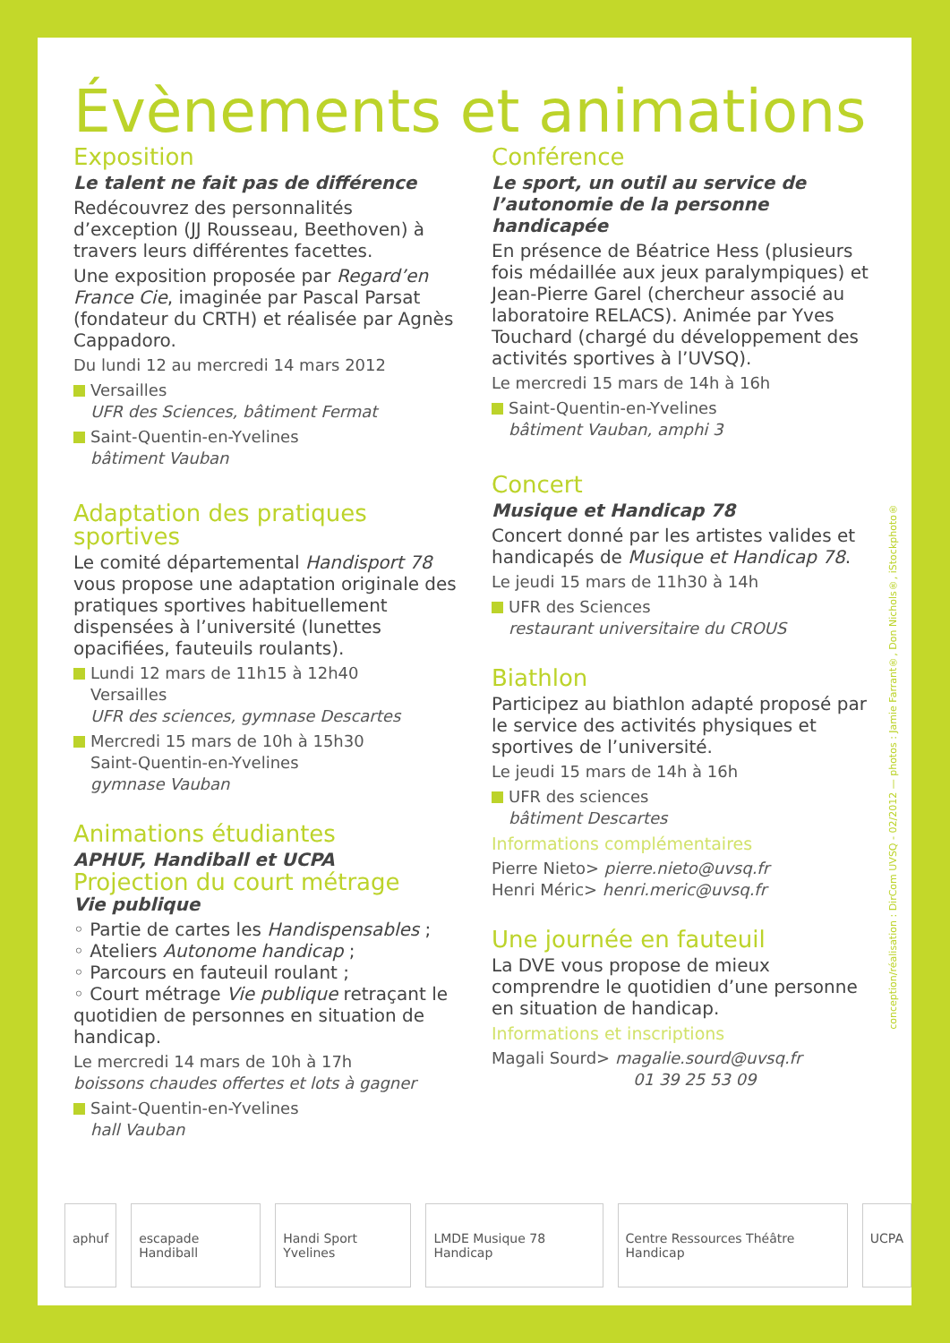Évènements et animations
Exposition
Le talent ne fait pas de différence
Redécouvrez des personnalités d’exception (JJ Rousseau, Beethoven) à travers leurs différentes facettes.
Une exposition proposée par Regard’en France Cie, imaginée par Pascal Parsat (fondateur du CRTH) et réalisée par Agnès Cappadoro.
Du lundi 12 au mercredi 14 mars 2012
Versailles
UFR des Sciences, bâtiment Fermat
Saint-Quentin-en-Yvelines
bâtiment Vauban
Adaptation des pratiques sportives
Le comité départemental Handisport 78 vous propose une adaptation originale des pratiques sportives habituellement dispensées à l’université (lunettes opacifiées, fauteuils roulants).
Lundi 12 mars de 11h15 à 12h40
Versailles
UFR des sciences, gymnase Descartes
Mercredi 15 mars de 10h à 15h30
Saint-Quentin-en-Yvelines
gymnase Vauban
Animations étudiantes
APHUF, Handiball et UCPA
Projection du court métrage
Vie publique
◦ Partie de cartes les Handispensables ;
◦ Ateliers Autonome handicap ;
◦ Parcours en fauteuil roulant ;
◦ Court métrage Vie publique retraçant le quotidien de personnes en situation de handicap.
Le mercredi 14 mars de 10h à 17h
boissons chaudes offertes et lots à gagner
Saint-Quentin-en-Yvelines
hall Vauban
Conférence
Le sport, un outil au service de l’autonomie de la personne handicapée
En présence de Béatrice Hess (plusieurs fois médaillée aux jeux paralympiques) et Jean-Pierre Garel (chercheur associé au laboratoire RELACS). Animée par Yves Touchard (chargé du développement des activités sportives à l’UVSQ).
Le mercredi 15 mars de 14h à 16h
Saint-Quentin-en-Yvelines
bâtiment Vauban, amphi 3
Concert
Musique et Handicap 78
Concert donné par les artistes valides et handicapés de Musique et Handicap 78.
Le jeudi 15 mars de 11h30 à 14h
UFR des Sciences
restaurant universitaire du CROUS
Biathlon
Participez au biathlon adapté proposé par le service des activités physiques et sportives de l’université.
Le jeudi 15 mars de 14h à 16h
UFR des sciences
bâtiment Descartes
Informations complémentaires
Pierre Nieto> pierre.nieto@uvsq.fr
Henri Méric> henri.meric@uvsq.fr
Une journée en fauteuil
La DVE vous propose de mieux comprendre le quotidien d’une personne en situation de handicap.
Informations et inscriptions
Magali Sourd> magalie.sourd@uvsq.fr
01 39 25 53 09
conception/réalisation : DirCom UVSQ - 02/2012 — photos : Jamie Farrant®, Don Nichols®, iStockphoto®
aphuf escapade Handiball Handi Sport Yvelines LMDE Musique 78 Handicap Centre Ressources Théâtre Handicap UCPA